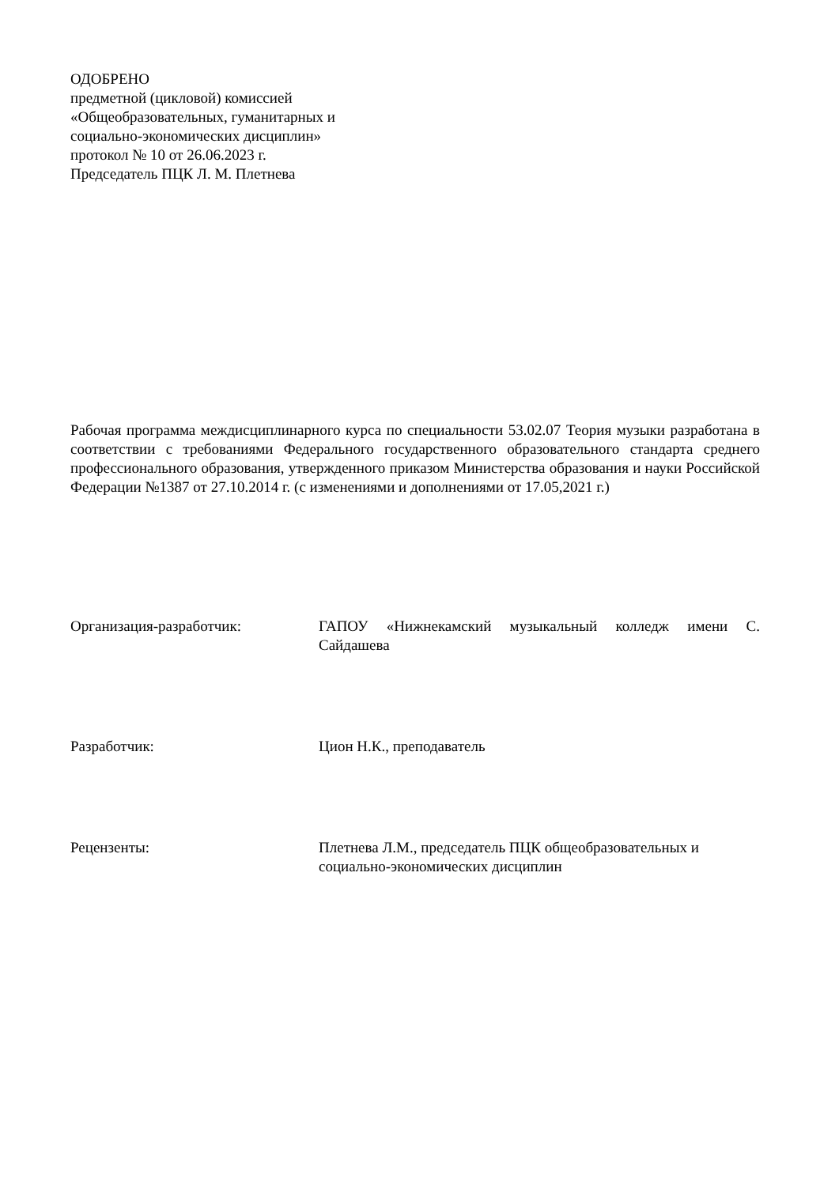ОДОБРЕНО
предметной (цикловой) комиссией
«Общеобразовательных, гуманитарных и
социально-экономических дисциплин»
протокол № 10 от 26.06.2023 г.
Председатель ПЦК Л. М. Плетнева
Рабочая программа междисциплинарного курса по специальности 53.02.07 Теория музыки разработана в соответствии с требованиями Федерального государственного образовательного стандарта среднего профессионального образования, утвержденного приказом Министерства образования и науки Российской Федерации №1387 от 27.10.2014 г. (с изменениями и дополнениями от 17.05,2021 г.)
Организация-разработчик: ГАПОУ «Нижнекамский музыкальный колледж имени С. Сайдашева
Разработчик: Цион Н.К., преподаватель
Рецензенты: Плетнева Л.М., председатель ПЦК общеобразовательных и социально-экономических дисциплин